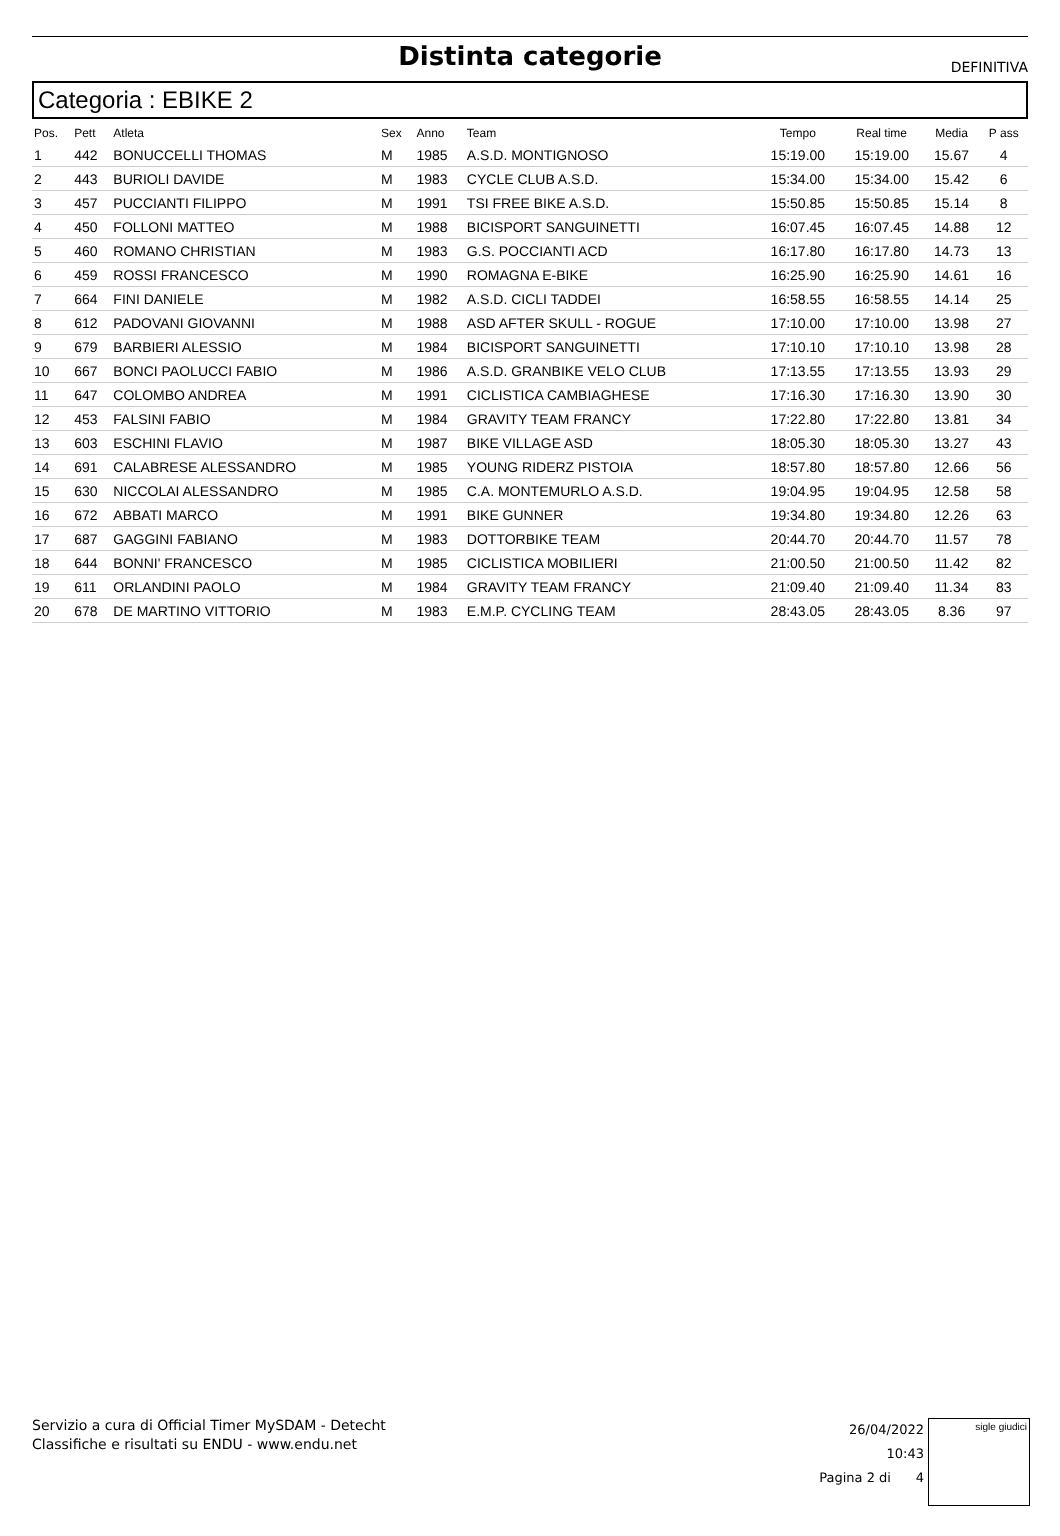Distinta categorie
DEFINITIVA
Categoria : EBIKE 2
| Pos. | Pett | Atleta | Sex | Anno | Team | Tempo | Real time | Media | P ass |
| --- | --- | --- | --- | --- | --- | --- | --- | --- | --- |
| 1 | 442 | BONUCCELLI THOMAS | M | 1985 | A.S.D. MONTIGNOSO | 15:19.00 | 15:19.00 | 15.67 | 4 |
| 2 | 443 | BURIOLI DAVIDE | M | 1983 | CYCLE CLUB A.S.D. | 15:34.00 | 15:34.00 | 15.42 | 6 |
| 3 | 457 | PUCCIANTI FILIPPO | M | 1991 | TSI FREE BIKE A.S.D. | 15:50.85 | 15:50.85 | 15.14 | 8 |
| 4 | 450 | FOLLONI MATTEO | M | 1988 | BICISPORT SANGUINETTI | 16:07.45 | 16:07.45 | 14.88 | 12 |
| 5 | 460 | ROMANO CHRISTIAN | M | 1983 | G.S. POCCIANTI ACD | 16:17.80 | 16:17.80 | 14.73 | 13 |
| 6 | 459 | ROSSI FRANCESCO | M | 1990 | ROMAGNA E-BIKE | 16:25.90 | 16:25.90 | 14.61 | 16 |
| 7 | 664 | FINI DANIELE | M | 1982 | A.S.D. CICLI TADDEI | 16:58.55 | 16:58.55 | 14.14 | 25 |
| 8 | 612 | PADOVANI GIOVANNI | M | 1988 | ASD AFTER SKULL - ROGUE | 17:10.00 | 17:10.00 | 13.98 | 27 |
| 9 | 679 | BARBIERI ALESSIO | M | 1984 | BICISPORT SANGUINETTI | 17:10.10 | 17:10.10 | 13.98 | 28 |
| 10 | 667 | BONCI PAOLUCCI FABIO | M | 1986 | A.S.D. GRANBIKE VELO CLUB | 17:13.55 | 17:13.55 | 13.93 | 29 |
| 11 | 647 | COLOMBO ANDREA | M | 1991 | CICLISTICA CAMBIAGHESE | 17:16.30 | 17:16.30 | 13.90 | 30 |
| 12 | 453 | FALSINI FABIO | M | 1984 | GRAVITY TEAM FRANCY | 17:22.80 | 17:22.80 | 13.81 | 34 |
| 13 | 603 | ESCHINI FLAVIO | M | 1987 | BIKE VILLAGE ASD | 18:05.30 | 18:05.30 | 13.27 | 43 |
| 14 | 691 | CALABRESE ALESSANDRO | M | 1985 | YOUNG RIDERZ PISTOIA | 18:57.80 | 18:57.80 | 12.66 | 56 |
| 15 | 630 | NICCOLAI ALESSANDRO | M | 1985 | C.A. MONTEMURLO A.S.D. | 19:04.95 | 19:04.95 | 12.58 | 58 |
| 16 | 672 | ABBATI MARCO | M | 1991 | BIKE GUNNER | 19:34.80 | 19:34.80 | 12.26 | 63 |
| 17 | 687 | GAGGINI FABIANO | M | 1983 | DOTTORBIKE TEAM | 20:44.70 | 20:44.70 | 11.57 | 78 |
| 18 | 644 | BONNI' FRANCESCO | M | 1985 | CICLISTICA MOBILIERI | 21:00.50 | 21:00.50 | 11.42 | 82 |
| 19 | 611 | ORLANDINI PAOLO | M | 1984 | GRAVITY TEAM FRANCY | 21:09.40 | 21:09.40 | 11.34 | 83 |
| 20 | 678 | DE MARTINO VITTORIO | M | 1983 | E.M.P. CYCLING TEAM | 28:43.05 | 28:43.05 | 8.36 | 97 |
Servizio a cura di Official Timer MySDAM - Detecht
Classifiche e risultati su ENDU - www.endu.net
26/04/2022 10:43
Pagina 2 di 4
sigle giudici